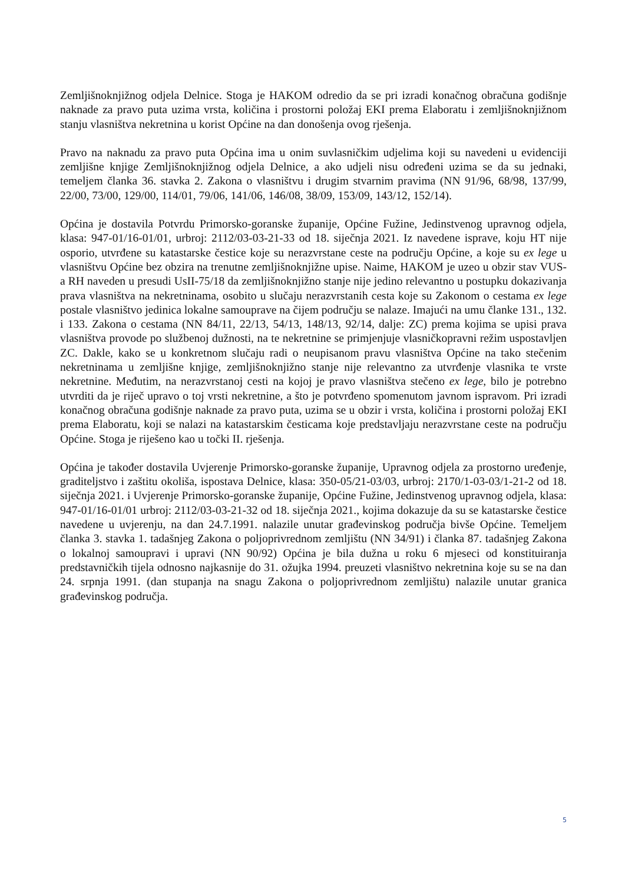Zemljišnoknjižnog odjela Delnice. Stoga je HAKOM odredio da se pri izradi konačnog obračuna godišnje naknade za pravo puta uzima vrsta, količina i prostorni položaj EKI prema Elaboratu i zemljišnoknjižnom stanju vlasništva nekretnina u korist Općine na dan donošenja ovog rješenja.
Pravo na naknadu za pravo puta Općina ima u onim suvlasničkim udjelima koji su navedeni u evidenciji zemljišne knjige Zemljišnoknjižnog odjela Delnice, a ako udjeli nisu određeni uzima se da su jednaki, temeljem članka 36. stavka 2. Zakona o vlasništvu i drugim stvarnim pravima (NN 91/96, 68/98, 137/99, 22/00, 73/00, 129/00, 114/01, 79/06, 141/06, 146/08, 38/09, 153/09, 143/12, 152/14).
Općina je dostavila Potvrdu Primorsko-goranske županije, Općine Fužine, Jedinstvenog upravnog odjela, klasa: 947-01/16-01/01, urbroj: 2112/03-03-21-33 od 18. siječnja 2021. Iz navedene isprave, koju HT nije osporio, utvrđene su katastarske čestice koje su nerazvrstane ceste na području Općine, a koje su ex lege u vlasništvu Općine bez obzira na trenutne zemljišnoknjižne upise. Naime, HAKOM je uzeo u obzir stav VUS-a RH naveden u presudi UsII-75/18 da zemljišnoknjižno stanje nije jedino relevantno u postupku dokazivanja prava vlasništva na nekretninama, osobito u slučaju nerazvrstanih cesta koje su Zakonom o cestama ex lege postale vlasništvo jedinica lokalne samouprave na čijem području se nalaze. Imajući na umu članke 131., 132. i 133. Zakona o cestama (NN 84/11, 22/13, 54/13, 148/13, 92/14, dalje: ZC) prema kojima se upisi prava vlasništva provode po službenoj dužnosti, na te nekretnine se primjenjuje vlasničkopravni režim uspostavljen ZC. Dakle, kako se u konkretnom slučaju radi o neupisanom pravu vlasništva Općine na tako stečenim nekretninama u zemljišne knjige, zemljišnoknjižno stanje nije relevantno za utvrđenje vlasnika te vrste nekretnine. Međutim, na nerazvrstanoj cesti na kojoj je pravo vlasništva stečeno ex lege, bilo je potrebno utvrditi da je riječ upravo o toj vrsti nekretnine, a što je potvrđeno spomenutom javnom ispravom. Pri izradi konačnog obračuna godišnje naknade za pravo puta, uzima se u obzir i vrsta, količina i prostorni položaj EKI prema Elaboratu, koji se nalazi na katastarskim česticama koje predstavljaju nerazvrstane ceste na području Općine. Stoga je riješeno kao u točki II. rješenja.
Općina je također dostavila Uvjerenje Primorsko-goranske županije, Upravnog odjela za prostorno uređenje, graditeljstvo i zaštitu okoliša, ispostava Delnice, klasa: 350-05/21-03/03, urbroj: 2170/1-03-03/1-21-2 od 18. siječnja 2021. i Uvjerenje Primorsko-goranske županije, Općine Fužine, Jedinstvenog upravnog odjela, klasa: 947-01/16-01/01 urbroj: 2112/03-03-21-32 od 18. siječnja 2021., kojima dokazuje da su se katastarske čestice navedene u uvjerenju, na dan 24.7.1991. nalazile unutar građevinskog područja bivše Općine. Temeljem članka 3. stavka 1. tadašnjeg Zakona o poljoprivrednom zemljištu (NN 34/91) i članka 87. tadašnjeg Zakona o lokalnoj samoupravi i upravi (NN 90/92) Općina je bila dužna u roku 6 mjeseci od konstituiranja predstavničkih tijela odnosno najkasnije do 31. ožujka 1994. preuzeti vlasništvo nekretnina koje su se na dan 24. srpnja 1991. (dan stupanja na snagu Zakona o poljoprivrednom zemljištu) nalazile unutar granica građevinskog područja.
5